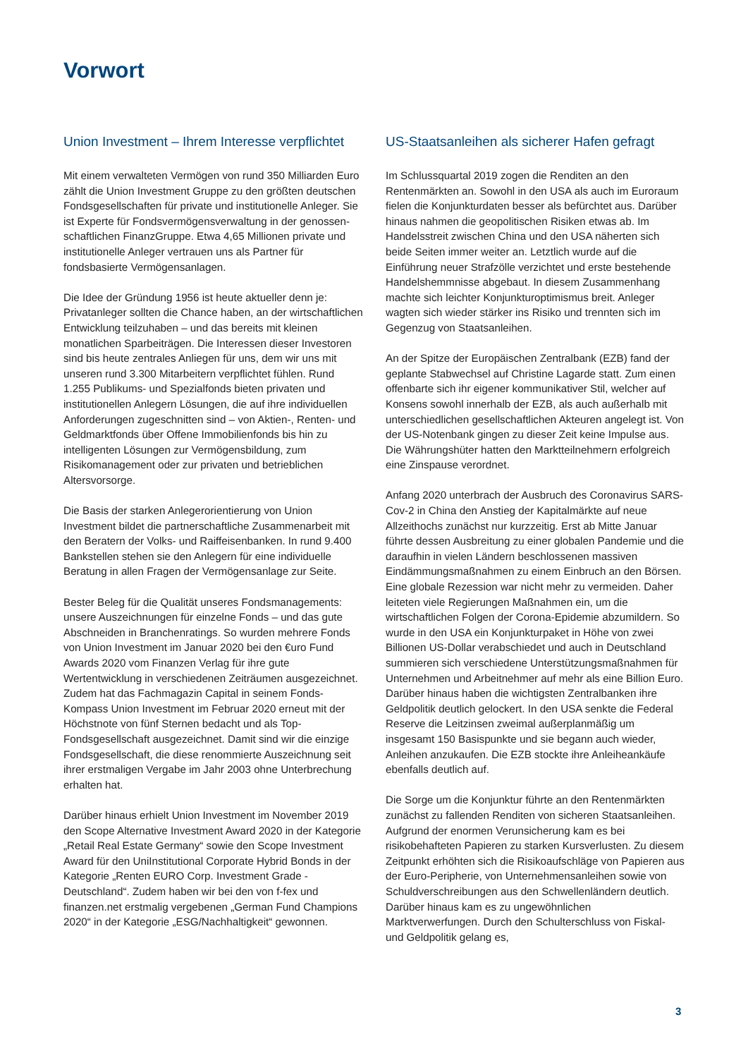Vorwort
Union Investment – Ihrem Interesse verpflichtet
Mit einem verwalteten Vermögen von rund 350 Milliarden Euro zählt die Union Investment Gruppe zu den größten deutschen Fondsgesellschaften für private und institutionelle Anleger. Sie ist Experte für Fondsvermögensverwaltung in der genossen­schaftlichen FinanzGruppe. Etwa 4,65 Millionen private und institutionelle Anleger vertrauen uns als Partner für fondsbasierte Vermögensanlagen.
Die Idee der Gründung 1956 ist heute aktueller denn je: Privatanleger sollten die Chance haben, an der wirtschaftlichen Entwicklung teilzuhaben – und das bereits mit kleinen monatlichen Sparbeiträgen. Die Interessen dieser Investoren sind bis heute zentrales Anliegen für uns, dem wir uns mit unseren rund 3.300 Mitarbeitern verpflichtet fühlen. Rund 1.255 Publikums- und Spezialfonds bieten privaten und institutionellen Anlegern Lösungen, die auf ihre individuellen Anforderungen zugeschnitten sind – von Aktien-, Renten- und Geldmarktfonds über Offene Immobilienfonds bis hin zu intelligenten Lösungen zur Vermögensbildung, zum Risikomanagement oder zur privaten und betrieblichen Altersvorsorge.
Die Basis der starken Anlegerorientierung von Union Investment bildet die partnerschaftliche Zusammenarbeit mit den Beratern der Volks- und Raiffeisenbanken. In rund 9.400 Bankstellen stehen sie den Anlegern für eine individuelle Beratung in allen Fragen der Vermögensanlage zur Seite.
Bester Beleg für die Qualität unseres Fondsmanagements: unsere Auszeichnungen für einzelne Fonds – und das gute Abschneiden in Branchenratings. So wurden mehrere Fonds von Union Investment im Januar 2020 bei den €uro Fund Awards 2020 vom Finanzen Verlag für ihre gute Wertentwicklung in verschiedenen Zeiträumen ausgezeichnet. Zudem hat das Fachmagazin Capital in seinem Fonds-Kompass Union Investment im Februar 2020 erneut mit der Höchstnote von fünf Sternen bedacht und als Top-Fondsgesellschaft ausgezeichnet. Damit sind wir die einzige Fondsgesellschaft, die diese renommierte Auszeichnung seit ihrer erstmaligen Vergabe im Jahr 2003 ohne Unterbrechung erhalten hat.
Darüber hinaus erhielt Union Investment im November 2019 den Scope Alternative Investment Award 2020 in der Kategorie „Retail Real Estate Germany“ sowie den Scope Investment Award für den UniInstitutional Corporate Hybrid Bonds in der Kategorie „Renten EURO Corp. Investment Grade - Deutschland“. Zudem haben wir bei den von f-fex und finanzen.net erstmalig vergebenen „German Fund Champions 2020“ in der Kategorie „ESG/Nachhaltigkeit“ gewonnen.
US-Staatsanleihen als sicherer Hafen gefragt
Im Schlussquartal 2019 zogen die Renditen an den Rentenmärkten an. Sowohl in den USA als auch im Euroraum fielen die Konjunkturdaten besser als befürchtet aus. Darüber hinaus nahmen die geopolitischen Risiken etwas ab. Im Handelsstreit zwischen China und den USA näherten sich beide Seiten immer weiter an. Letztlich wurde auf die Einführung neuer Strafzölle verzichtet und erste bestehende Handelshemmnisse abgebaut. In diesem Zusammenhang machte sich leichter Konjunkturoptimismus breit. Anleger wagten sich wieder stärker ins Risiko und trennten sich im Gegenzug von Staatsanleihen.
An der Spitze der Europäischen Zentralbank (EZB) fand der geplante Stabwechsel auf Christine Lagarde statt. Zum einen offenbarte sich ihr eigener kommunikativer Stil, welcher auf Konsens sowohl innerhalb der EZB, als auch außerhalb mit unterschiedlichen gesellschaftlichen Akteuren angelegt ist. Von der US-Notenbank gingen zu dieser Zeit keine Impulse aus. Die Währungshüter hatten den Marktteilnehmern erfolgreich eine Zinspause verordnet.
Anfang 2020 unterbrach der Ausbruch des Coronavirus SARS-Cov-2 in China den Anstieg der Kapitalmärkte auf neue Allzeithochs zunächst nur kurzzeitig. Erst ab Mitte Januar führte dessen Ausbreitung zu einer globalen Pandemie und die daraufhin in vielen Ländern beschlossenen massiven Eindämmungsmaßnahmen zu einem Einbruch an den Börsen. Eine globale Rezession war nicht mehr zu vermeiden. Daher leiteten viele Regierungen Maßnahmen ein, um die wirtschaftlichen Folgen der Corona-Epidemie abzumildern. So wurde in den USA ein Konjunkturpaket in Höhe von zwei Billionen US-Dollar verabschiedet und auch in Deutschland summieren sich verschiedene Unterstützungsmaßnahmen für Unternehmen und Arbeitnehmer auf mehr als eine Billion Euro. Darüber hinaus haben die wichtigsten Zentralbanken ihre Geldpolitik deutlich gelockert. In den USA senkte die Federal Reserve die Leitzinsen zweimal außerplanmäßig um insgesamt 150 Basispunkte und sie begann auch wieder, Anleihen anzukaufen. Die EZB stockte ihre Anleiheankäufe ebenfalls deutlich auf.
Die Sorge um die Konjunktur führte an den Rentenmärkten zunächst zu fallenden Renditen von sicheren Staatsanleihen. Aufgrund der enormen Verunsicherung kam es bei risikobehafteten Papieren zu starken Kursverlusten. Zu diesem Zeitpunkt erhöhten sich die Risikoaufschläge von Papieren aus der Euro-Peripherie, von Unternehmensanleihen sowie von Schuldverschreibungen aus den Schwellenländern deutlich. Darüber hinaus kam es zu ungewöhnlichen Marktverwerfungen. Durch den Schulterschluss von Fiskal- und Geldpolitik gelang es,
3